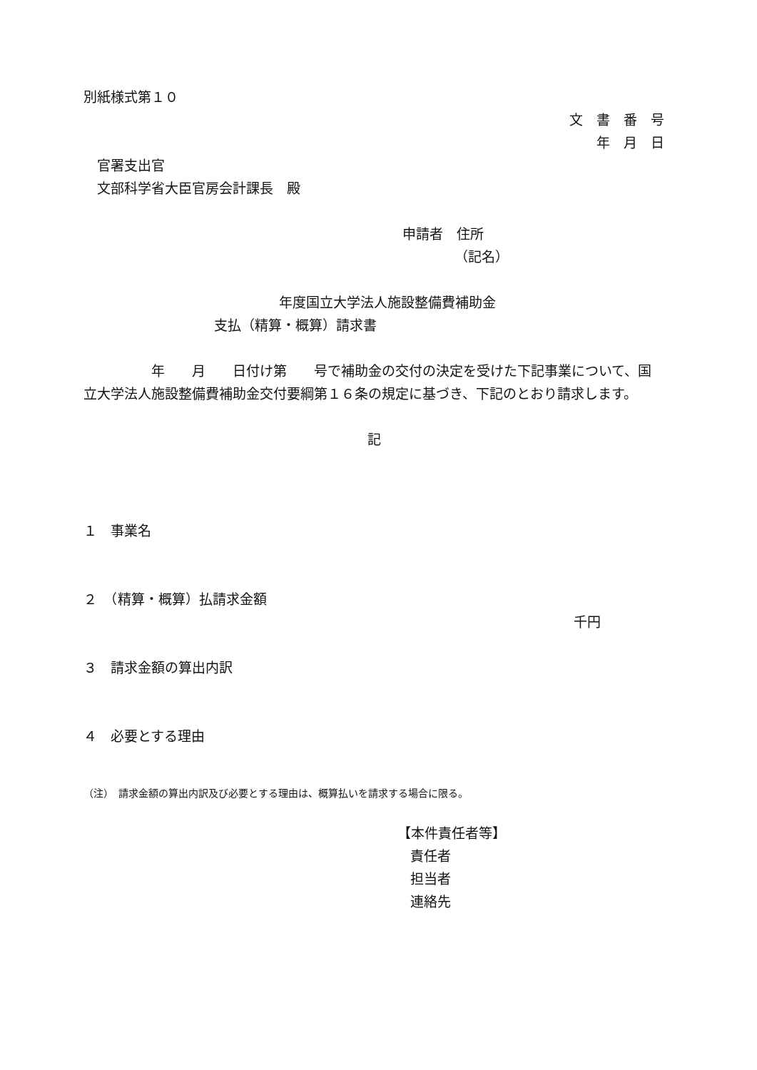別紙様式第１０
文　書　番　号
年　月　日
　官署支出官
　文部科学省大臣官房会計課長　殿
申請者　住所
（記名）
年度国立大学法人施設整備費補助金
支払（精算・概算）請求書
　　　　　年　　月　　日付け第　　号で補助金の交付の決定を受けた下記事業について、国立大学法人施設整備費補助金交付要綱第１６条の規定に基づき、下記のとおり請求します。
記
１　事業名
２　（精算・概算）払請求金額
千円
３　請求金額の算出内訳
４　必要とする理由
（注）　請求金額の算出内訳及び必要とする理由は、概算払いを請求する場合に限る。
【本件責任者等】
責任者
担当者
連絡先